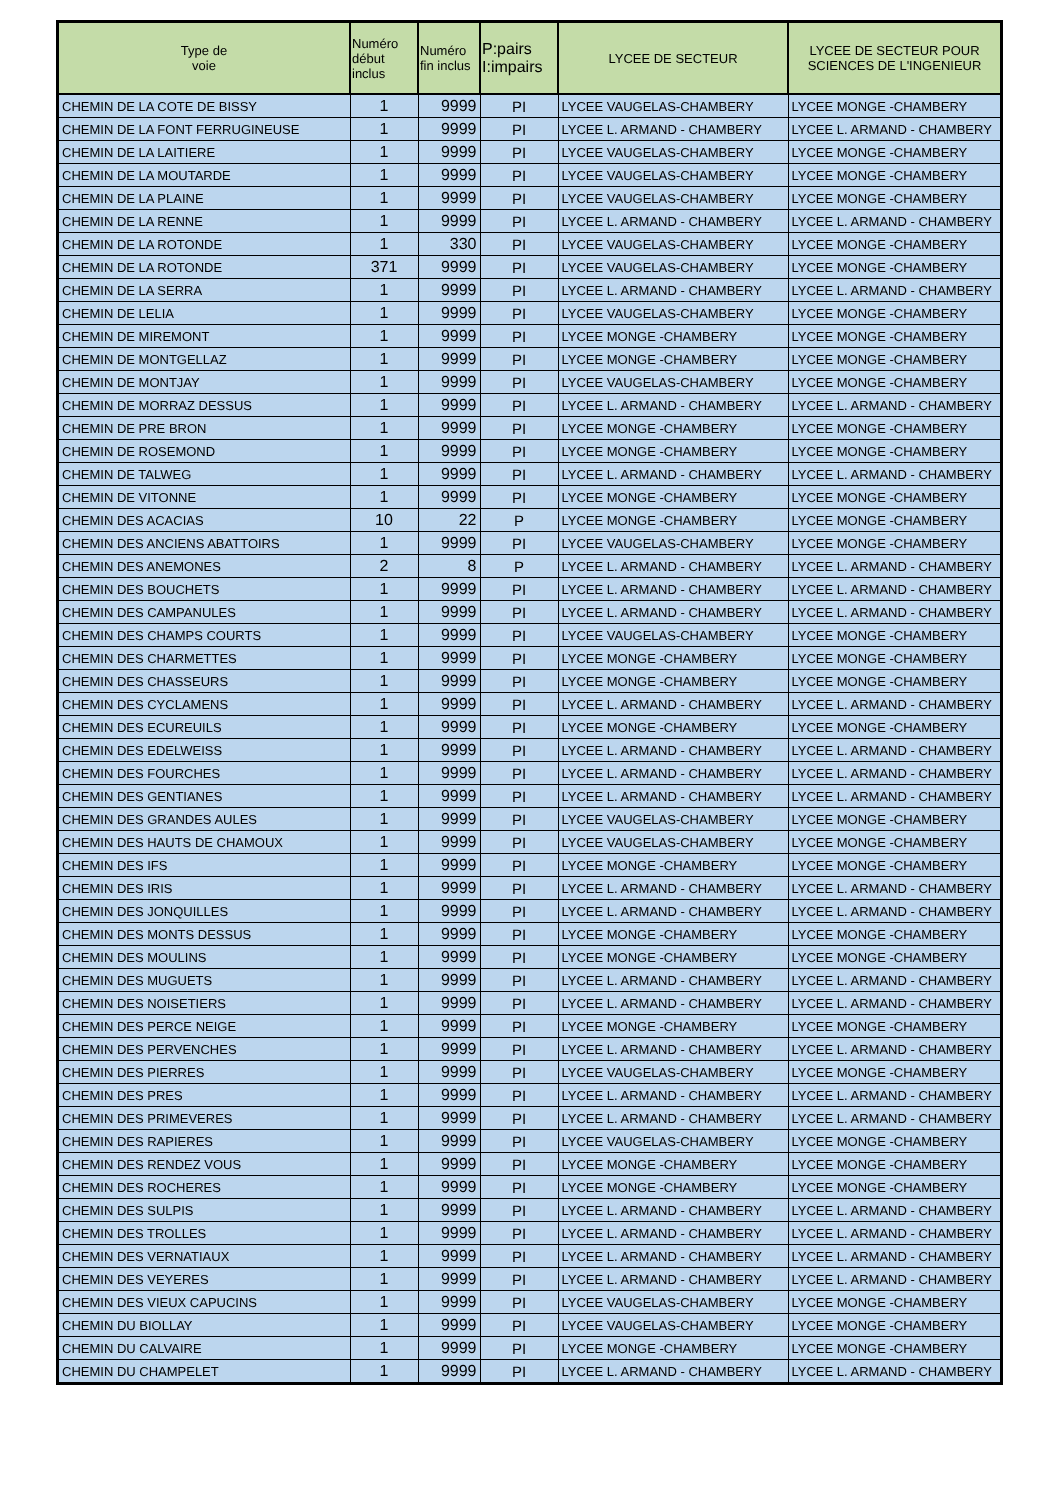| Type de voie | Numéro début inclus | Numéro fin inclus | P:pairs I:impairs | LYCEE DE SECTEUR | LYCEE DE SECTEUR POUR SCIENCES DE L'INGENIEUR |
| --- | --- | --- | --- | --- | --- |
| CHEMIN DE LA COTE DE BISSY | 1 | 9999 | PI | LYCEE VAUGELAS-CHAMBERY | LYCEE MONGE -CHAMBERY |
| CHEMIN DE LA FONT FERRUGINEUSE | 1 | 9999 | PI | LYCEE L. ARMAND - CHAMBERY | LYCEE L. ARMAND - CHAMBERY |
| CHEMIN DE LA LAITIERE | 1 | 9999 | PI | LYCEE VAUGELAS-CHAMBERY | LYCEE MONGE -CHAMBERY |
| CHEMIN DE LA MOUTARDE | 1 | 9999 | PI | LYCEE VAUGELAS-CHAMBERY | LYCEE MONGE -CHAMBERY |
| CHEMIN DE LA PLAINE | 1 | 9999 | PI | LYCEE VAUGELAS-CHAMBERY | LYCEE MONGE -CHAMBERY |
| CHEMIN DE LA RENNE | 1 | 9999 | PI | LYCEE L. ARMAND - CHAMBERY | LYCEE L. ARMAND - CHAMBERY |
| CHEMIN DE LA ROTONDE | 1 | 330 | PI | LYCEE VAUGELAS-CHAMBERY | LYCEE MONGE -CHAMBERY |
| CHEMIN DE LA ROTONDE | 371 | 9999 | PI | LYCEE VAUGELAS-CHAMBERY | LYCEE MONGE -CHAMBERY |
| CHEMIN DE LA SERRA | 1 | 9999 | PI | LYCEE L. ARMAND - CHAMBERY | LYCEE L. ARMAND - CHAMBERY |
| CHEMIN DE LELIA | 1 | 9999 | PI | LYCEE VAUGELAS-CHAMBERY | LYCEE MONGE -CHAMBERY |
| CHEMIN DE MIREMONT | 1 | 9999 | PI | LYCEE MONGE -CHAMBERY | LYCEE MONGE -CHAMBERY |
| CHEMIN DE MONTGELLAZ | 1 | 9999 | PI | LYCEE MONGE -CHAMBERY | LYCEE MONGE -CHAMBERY |
| CHEMIN DE MONTJAY | 1 | 9999 | PI | LYCEE VAUGELAS-CHAMBERY | LYCEE MONGE -CHAMBERY |
| CHEMIN DE MORRAZ DESSUS | 1 | 9999 | PI | LYCEE L. ARMAND - CHAMBERY | LYCEE L. ARMAND - CHAMBERY |
| CHEMIN DE PRE BRON | 1 | 9999 | PI | LYCEE MONGE -CHAMBERY | LYCEE MONGE -CHAMBERY |
| CHEMIN DE ROSEMOND | 1 | 9999 | PI | LYCEE MONGE -CHAMBERY | LYCEE MONGE -CHAMBERY |
| CHEMIN DE TALWEG | 1 | 9999 | PI | LYCEE L. ARMAND - CHAMBERY | LYCEE L. ARMAND - CHAMBERY |
| CHEMIN DE VITONNE | 1 | 9999 | PI | LYCEE MONGE -CHAMBERY | LYCEE MONGE -CHAMBERY |
| CHEMIN DES ACACIAS | 10 | 22 | P | LYCEE MONGE -CHAMBERY | LYCEE MONGE -CHAMBERY |
| CHEMIN DES ANCIENS ABATTOIRS | 1 | 9999 | PI | LYCEE VAUGELAS-CHAMBERY | LYCEE MONGE -CHAMBERY |
| CHEMIN DES ANEMONES | 2 | 8 | P | LYCEE L. ARMAND - CHAMBERY | LYCEE L. ARMAND - CHAMBERY |
| CHEMIN DES BOUCHETS | 1 | 9999 | PI | LYCEE L. ARMAND - CHAMBERY | LYCEE L. ARMAND - CHAMBERY |
| CHEMIN DES CAMPANULES | 1 | 9999 | PI | LYCEE L. ARMAND - CHAMBERY | LYCEE L. ARMAND - CHAMBERY |
| CHEMIN DES CHAMPS COURTS | 1 | 9999 | PI | LYCEE VAUGELAS-CHAMBERY | LYCEE MONGE -CHAMBERY |
| CHEMIN DES CHARMETTES | 1 | 9999 | PI | LYCEE MONGE -CHAMBERY | LYCEE MONGE -CHAMBERY |
| CHEMIN DES CHASSEURS | 1 | 9999 | PI | LYCEE MONGE -CHAMBERY | LYCEE MONGE -CHAMBERY |
| CHEMIN DES CYCLAMENS | 1 | 9999 | PI | LYCEE L. ARMAND - CHAMBERY | LYCEE L. ARMAND - CHAMBERY |
| CHEMIN DES ECUREUILS | 1 | 9999 | PI | LYCEE MONGE -CHAMBERY | LYCEE MONGE -CHAMBERY |
| CHEMIN DES EDELWEISS | 1 | 9999 | PI | LYCEE L. ARMAND - CHAMBERY | LYCEE L. ARMAND - CHAMBERY |
| CHEMIN DES FOURCHES | 1 | 9999 | PI | LYCEE L. ARMAND - CHAMBERY | LYCEE L. ARMAND - CHAMBERY |
| CHEMIN DES GENTIANES | 1 | 9999 | PI | LYCEE L. ARMAND - CHAMBERY | LYCEE L. ARMAND - CHAMBERY |
| CHEMIN DES GRANDES AULES | 1 | 9999 | PI | LYCEE VAUGELAS-CHAMBERY | LYCEE MONGE -CHAMBERY |
| CHEMIN DES HAUTS DE CHAMOUX | 1 | 9999 | PI | LYCEE VAUGELAS-CHAMBERY | LYCEE MONGE -CHAMBERY |
| CHEMIN DES IFS | 1 | 9999 | PI | LYCEE MONGE -CHAMBERY | LYCEE MONGE -CHAMBERY |
| CHEMIN DES IRIS | 1 | 9999 | PI | LYCEE L. ARMAND - CHAMBERY | LYCEE L. ARMAND - CHAMBERY |
| CHEMIN DES JONQUILLES | 1 | 9999 | PI | LYCEE L. ARMAND - CHAMBERY | LYCEE L. ARMAND - CHAMBERY |
| CHEMIN DES MONTS DESSUS | 1 | 9999 | PI | LYCEE MONGE -CHAMBERY | LYCEE MONGE -CHAMBERY |
| CHEMIN DES MOULINS | 1 | 9999 | PI | LYCEE MONGE -CHAMBERY | LYCEE MONGE -CHAMBERY |
| CHEMIN DES MUGUETS | 1 | 9999 | PI | LYCEE L. ARMAND - CHAMBERY | LYCEE L. ARMAND - CHAMBERY |
| CHEMIN DES NOISETIERS | 1 | 9999 | PI | LYCEE L. ARMAND - CHAMBERY | LYCEE L. ARMAND - CHAMBERY |
| CHEMIN DES PERCE NEIGE | 1 | 9999 | PI | LYCEE MONGE -CHAMBERY | LYCEE MONGE -CHAMBERY |
| CHEMIN DES PERVENCHES | 1 | 9999 | PI | LYCEE L. ARMAND - CHAMBERY | LYCEE L. ARMAND - CHAMBERY |
| CHEMIN DES PIERRES | 1 | 9999 | PI | LYCEE VAUGELAS-CHAMBERY | LYCEE MONGE -CHAMBERY |
| CHEMIN DES PRES | 1 | 9999 | PI | LYCEE L. ARMAND - CHAMBERY | LYCEE L. ARMAND - CHAMBERY |
| CHEMIN DES PRIMEVERES | 1 | 9999 | PI | LYCEE L. ARMAND - CHAMBERY | LYCEE L. ARMAND - CHAMBERY |
| CHEMIN DES RAPIERES | 1 | 9999 | PI | LYCEE VAUGELAS-CHAMBERY | LYCEE MONGE -CHAMBERY |
| CHEMIN DES RENDEZ VOUS | 1 | 9999 | PI | LYCEE MONGE -CHAMBERY | LYCEE MONGE -CHAMBERY |
| CHEMIN DES ROCHERES | 1 | 9999 | PI | LYCEE MONGE -CHAMBERY | LYCEE MONGE -CHAMBERY |
| CHEMIN DES SULPIS | 1 | 9999 | PI | LYCEE L. ARMAND - CHAMBERY | LYCEE L. ARMAND - CHAMBERY |
| CHEMIN DES TROLLES | 1 | 9999 | PI | LYCEE L. ARMAND - CHAMBERY | LYCEE L. ARMAND - CHAMBERY |
| CHEMIN DES VERNATIAUX | 1 | 9999 | PI | LYCEE L. ARMAND - CHAMBERY | LYCEE L. ARMAND - CHAMBERY |
| CHEMIN DES VEYERES | 1 | 9999 | PI | LYCEE L. ARMAND - CHAMBERY | LYCEE L. ARMAND - CHAMBERY |
| CHEMIN DES VIEUX CAPUCINS | 1 | 9999 | PI | LYCEE VAUGELAS-CHAMBERY | LYCEE MONGE -CHAMBERY |
| CHEMIN DU BIOLLAY | 1 | 9999 | PI | LYCEE VAUGELAS-CHAMBERY | LYCEE MONGE -CHAMBERY |
| CHEMIN DU CALVAIRE | 1 | 9999 | PI | LYCEE MONGE -CHAMBERY | LYCEE MONGE -CHAMBERY |
| CHEMIN DU CHAMPELET | 1 | 9999 | PI | LYCEE L. ARMAND - CHAMBERY | LYCEE L. ARMAND - CHAMBERY |